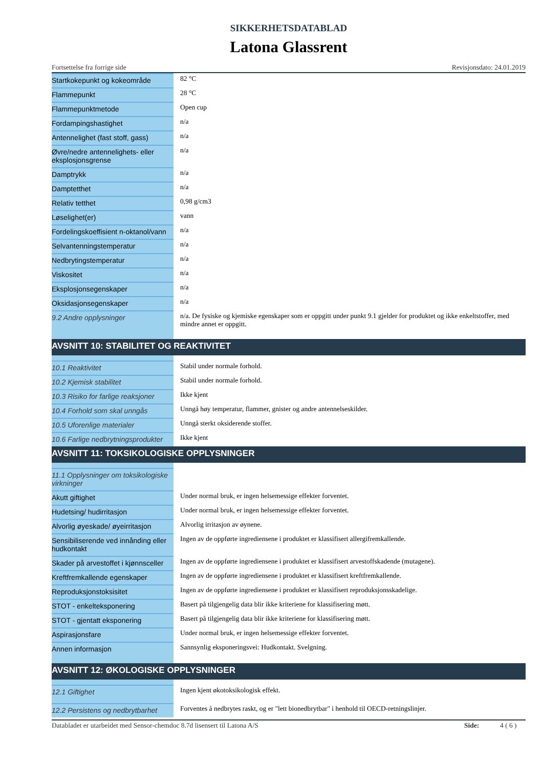SIKKERHETSDATABLAD
Latona Glassrent
Fortsettelse fra forrige side Revisjonsdato: 24.01.2019
| Startkokepunkt og kokeområde | 82 °C |
| Flammepunkt | 28 °C |
| Flammepunktmetode | Open cup |
| Fordampingshastighet | n/a |
| Antennelighet (fast stoff, gass) | n/a |
| Øvre/nedre antennelighets- eller eksplosjonsgrense | n/a |
| Damptrykk | n/a |
| Damptetthet | n/a |
| Relativ tetthet | 0,98 g/cm3 |
| Løselighet(er) | vann |
| Fordelingskoeffisient n-oktanol/vann | n/a |
| Selvantenningstemperatur | n/a |
| Nedbrytingstemperatur | n/a |
| Viskositet | n/a |
| Eksplosjonsegenskaper | n/a |
| Oksidasjonsegenskaper | n/a |
| 9.2 Andre opplysninger | n/a. De fysiske og kjemiske egenskaper som er oppgitt under punkt 9.1 gjelder for produktet og ikke enkeltstoffer, med mindre annet er oppgitt. |
| AVSNITT 10: STABILITET OG REAKTIVITET | |
| 10.1 Reaktivitet | Stabil under normale forhold. |
| 10.2 Kjemisk stabilitet | Stabil under normale forhold. |
| 10.3 Risiko for farlige reaksjoner | Ikke kjent |
| 10.4 Forhold som skal unngås | Unngå høy temperatur, flammer, gnister og andre antennelseskilder. |
| 10.5 Uforenlige materialer | Unngå sterkt oksiderende stoffer. |
| 10.6 Farlige nedbrytningsprodukter | Ikke kjent |
| AVSNITT 11: TOKSIKOLOGISKE OPPLYSNINGER | |
| 11.1 Opplysninger om toksikologiske virkninger | |
| Akutt giftighet | Under normal bruk, er ingen helsemessige effekter forventet. |
| Hudetsing/ hudirritasjon | Under normal bruk, er ingen helsemessige effekter forventet. |
| Alvorlig øyeskade/ øyeirritasjon | Alvorlig irritasjon av øynene. |
| Sensibiliserende ved innånding eller hudkontakt | Ingen av de oppførte ingrediensene i produktet er klassifisert allergifremkallende. |
| Skader på arvestoffet i kjønnsceller | Ingen av de oppførte ingrediensene i produktet er klassifisert arvestoffskadende (mutagene). |
| Kreftfremkallende egenskaper | Ingen av de oppførte ingrediensene i produktet er klassifisert kreftfremkallende. |
| Reproduksjonstoksisitet | Ingen av de oppførte ingrediensene i produktet er klassifisert reproduksjonsskadelige. |
| STOT - enkelteksponering | Basert på tilgjengelig data blir ikke kriteriene for klassifisering møtt. |
| STOT - gjentatt eksponering | Basert på tilgjengelig data blir ikke kriteriene for klassifisering møtt. |
| Aspirasjonsfare | Under normal bruk, er ingen helsemessige effekter forventet. |
| Annen informasjon | Sannsynlig eksponeringsvei: Hudkontakt. Svelgning. |
| AVSNITT 12: ØKOLOGISKE OPPLYSNINGER | |
| 12.1 Giftighet | Ingen kjent økotoksikologisk effekt. |
| 12.2 Persistens og nedbrytbarhet | Forventes å nedbrytes raskt, og er "lett bionedbrytbar" i henhold til OECD-retningslinjer. |
Databladet er utarbeidet med Sensor-chemdoc 8.7d lisensert til Latona A/S
Side: 4 ( 6 )